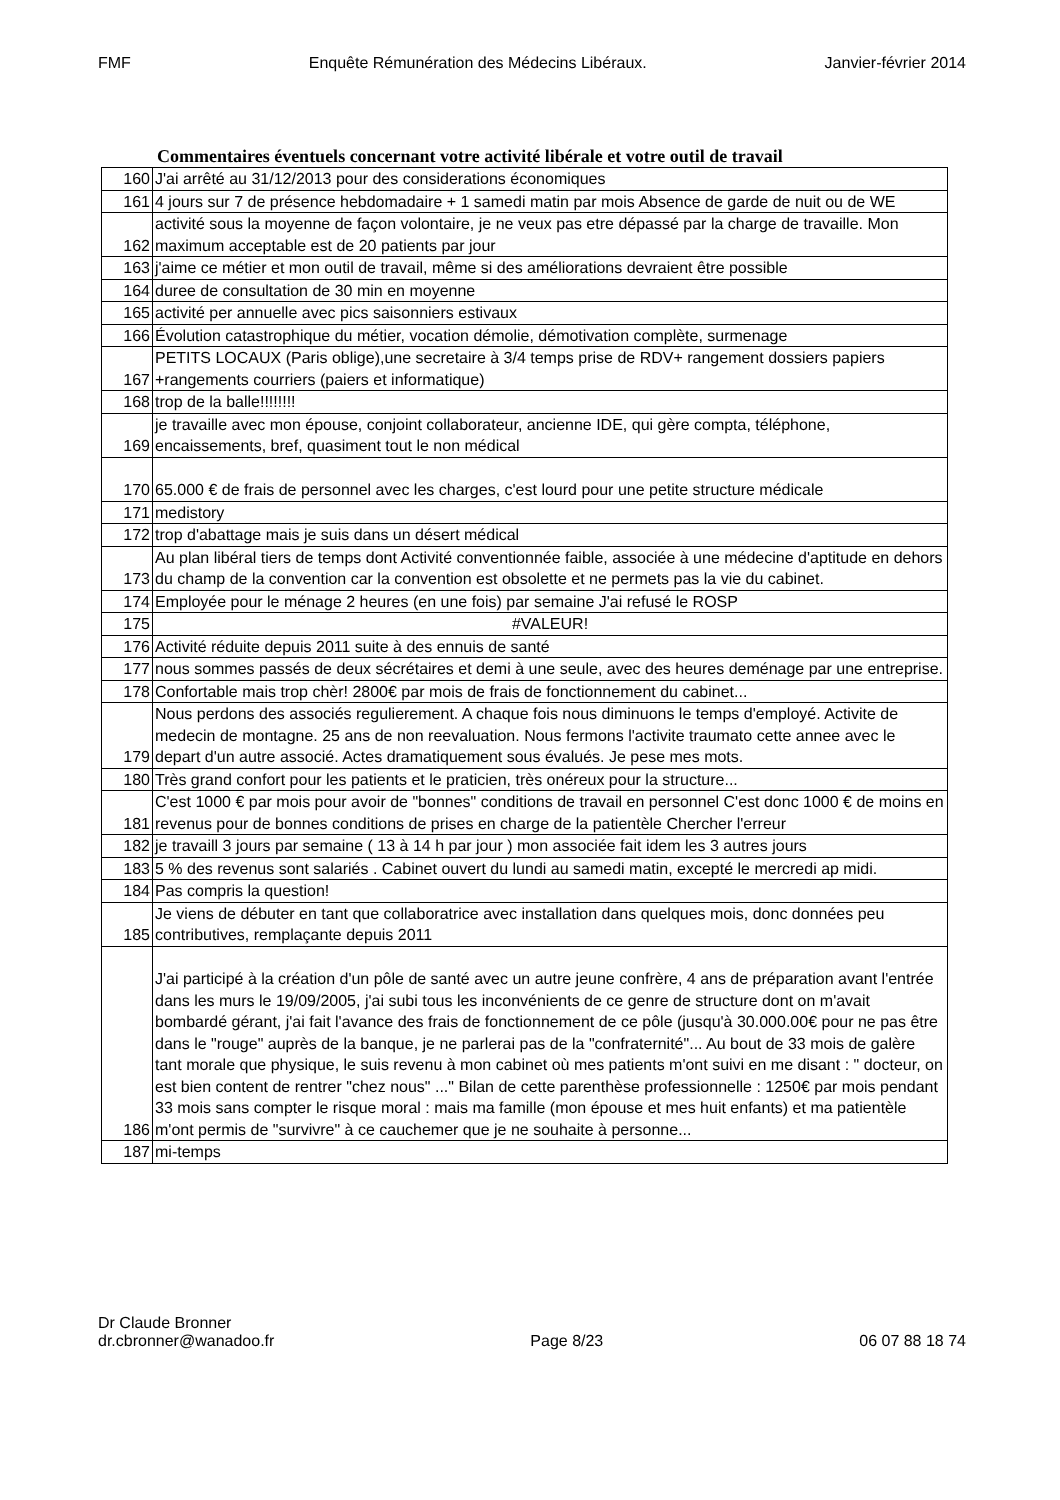FMF Enquête Rémunération des Médecins Libéraux. Janvier-février 2014
Commentaires éventuels concernant votre activité libérale et votre outil de travail
| 160 | J'ai arrêté au 31/12/2013 pour des considerations économiques |
| 161 | 4 jours sur 7 de présence hebdomadaire + 1 samedi matin par mois Absence de garde de nuit ou de WE |
| 162 | activité sous la moyenne de façon volontaire, je ne veux pas etre dépassé par la charge de travaille. Mon maximum acceptable est de 20 patients par jour |
| 163 | j'aime ce métier et mon outil de travail, même si des améliorations devraient être possible |
| 164 | duree de consultation de 30 min en moyenne |
| 165 | activité per annuelle avec pics saisonniers estivaux |
| 166 | Évolution catastrophique du métier, vocation démolie, démotivation complète, surmenage |
| 167 | PETITS LOCAUX (Paris oblige),une secretaire à 3/4 temps prise de RDV+ rangement dossiers papiers +rangements courriers (paiers et informatique) |
| 168 | trop de la balle!!!!!!!! |
| 169 | je travaille avec mon épouse, conjoint collaborateur, ancienne IDE, qui gère compta, téléphone, encaissements, bref, quasiment tout le non médical |
| 170 | 65.000 € de frais de personnel avec les charges, c'est lourd pour une petite structure médicale |
| 171 | medistory |
| 172 | trop d'abattage mais je suis dans un désert médical |
| 173 | Au plan libéral tiers de temps dont Activité conventionnée faible, associée à une médecine d'aptitude en dehors du champ de la convention car la convention est obsolette et ne permets pas la vie du cabinet. |
| 174 | Employée pour le ménage 2 heures (en une fois) par semaine J'ai refusé le ROSP |
| 175 | #VALEUR! |
| 176 | Activité réduite depuis 2011 suite à des ennuis de santé |
| 177 | nous sommes passés de deux sécrétaires et demi à une seule, avec des heures deménage par une entreprise. |
| 178 | Confortable mais trop chèr! 2800€ par mois de frais de fonctionnement du cabinet... |
| 179 | Nous perdons des associés regulierement. A chaque fois nous diminuons le temps d'employé. Activite de medecin de montagne. 25 ans de non reevaluation. Nous fermons l'activite traumato cette annee avec le depart d'un autre associé. Actes dramatiquement sous évalués. Je pese mes mots. |
| 180 | Très grand confort pour les patients et le praticien, très onéreux pour la structure... |
| 181 | C'est 1000 € par mois pour avoir de "bonnes" conditions de travail en personnel C'est donc 1000 € de moins en revenus pour de bonnes conditions de prises en charge de la patientèle Chercher l'erreur |
| 182 | je travaill 3 jours par semaine ( 13 à 14 h par jour ) mon associée fait idem les 3 autres jours |
| 183 | 5 % des revenus sont salariés . Cabinet ouvert du lundi au samedi matin, excepté le mercredi ap midi. |
| 184 | Pas compris la question! |
| 185 | Je viens de débuter en tant que collaboratrice avec installation dans quelques mois, donc données peu contributives, remplaçante depuis 2011 |
| 186 | J'ai participé à la création d'un pôle de santé avec un autre jeune confrère, 4 ans de préparation avant l'entrée dans les murs le 19/09/2005, j'ai subi tous les inconvénients de ce genre de structure dont on m'avait bombardé gérant, j'ai fait l'avance des frais de fonctionnement de ce pôle (jusqu'à 30.000.00€ pour ne pas être dans le "rouge" auprès de la banque, je ne parlerai pas de la "confraternité"... Au bout de 33 mois de galère tant morale que physique, le suis revenu à mon cabinet où mes patients m'ont suivi en me disant : " docteur, on est bien content de rentrer "chez nous" ..." Bilan de cette parenthèse professionnelle : 1250€ par mois pendant 33 mois sans compter le risque moral : mais ma famille (mon épouse et mes huit enfants) et ma patientèle m'ont permis de "survivre" à ce cauchemer que je ne souhaite à personne... |
| 187 | mi-temps |
Dr Claude Bronner
dr.cbronner@wanadoo.fr Page 8/23 06 07 88 18 74